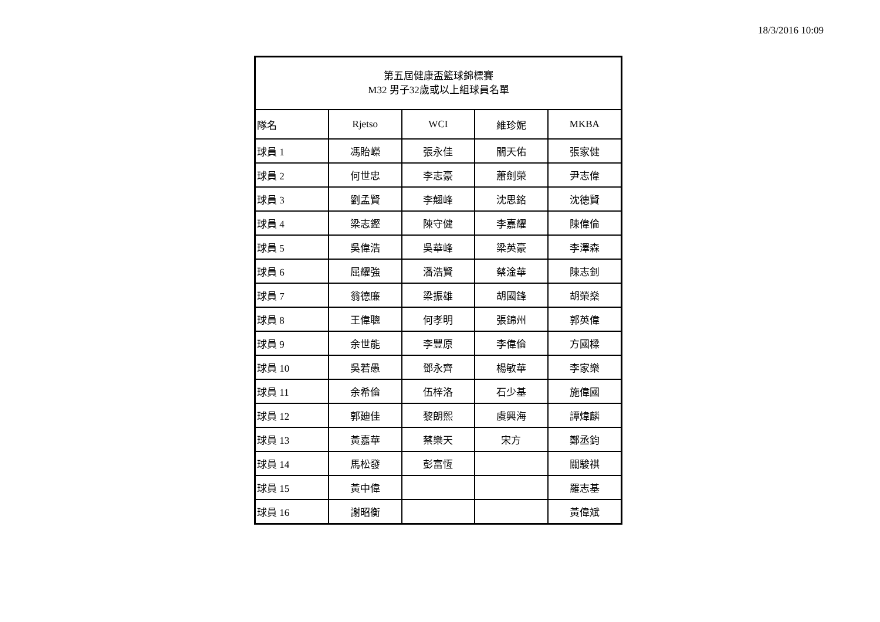18/3/2016 10:09
| 第五屆健康盃籃球錦標賽 M32 男子32歲或以上組球員名單 | | | | |
| --- | --- | --- | --- | --- |
| 隊名 | Rjetso | WCI | 維珍妮 | MKBA |
| 球員 1 | 馮貽嶸 | 張永佳 | 關天佑 | 張家健 |
| 球員 2 | 何世忠 | 李志豪 | 蕭劍榮 | 尹志偉 |
| 球員 3 | 劉孟賢 | 李翹峰 | 沈思銘 | 沈德賢 |
| 球員 4 | 梁志鏗 | 陳守健 | 李嘉耀 | 陳偉倫 |
| 球員 5 | 吳偉浩 | 吳華峰 | 梁英豪 | 李澤森 |
| 球員 6 | 屈耀強 | 潘浩賢 | 蔡淦華 | 陳志釗 |
| 球員 7 | 翁德廉 | 梁振雄 | 胡國鋒 | 胡榮燊 |
| 球員 8 | 王偉聰 | 何孝明 | 張錦州 | 郭英偉 |
| 球員 9 | 余世能 | 李豐原 | 李偉倫 | 方國樑 |
| 球員 10 | 吳若愚 | 鄧永齊 | 楊敏華 | 李家樂 |
| 球員 11 | 余希倫 | 伍梓洛 | 石少基 | 施偉國 |
| 球員 12 | 郭廸佳 | 黎朗熙 | 虞興海 | 譚煒麟 |
| 球員 13 | 黃嘉華 | 蔡樂天 | 宋方 | 鄭丞鈞 |
| 球員 14 | 馬松發 | 彭富恆 | | 關駿祺 |
| 球員 15 | 黃中偉 | | | 羅志基 |
| 球員 16 | 謝昭衡 | | | 黃偉斌 |